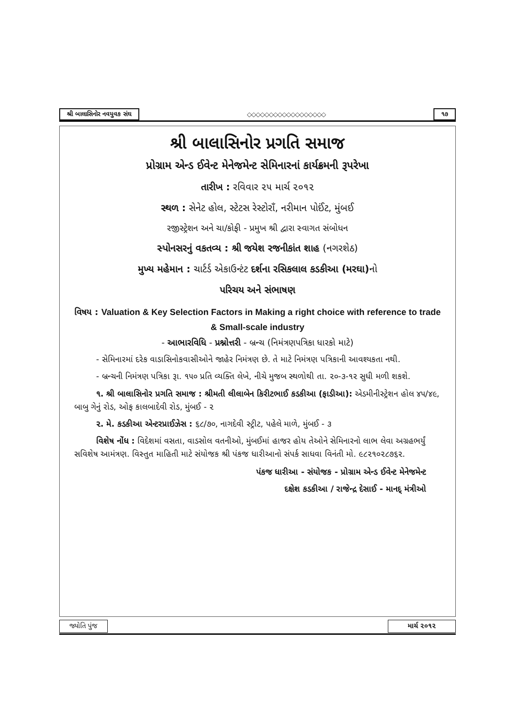શ્રી બાલાસિનોર નવયુવક સંઘ ◇◇◇◇◇◇◇◇◇◇◇◇◇◇◇◇◇◇ ૧૭
શ્રી બાલાસિનોર પ્રગતિ સમાજ
પ્રોગ્રામ એન્ડ ઈવેન્ટ મેનેજમેન્ટ સેમિનારનાં કાર્યક્રમની રૂપરેખા
તારીખ : રવિવાર ૨૫ માર્ચ ૨૦૧૨
સ્થળ : સેનેટ હોલ, સ્ટેટસ રેસ્ટોરાઁ, નરીમાન પોઈંટ, મુંબઈ
રજીસ્ટ્રેશન અને ચા/કોફી - પ્રમુખ શ્રી દ્વારા સ્વાગત સંબોધન
સ્પોનસરનું વકતવ્ય : શ્રી જયેશ રજનીકાંત શાહ (નગરશેઠ)
મુખ્ય મહેમાન : ચાર્ટર્ડ એકાઉન્ટંટ દર્શના રસિકલાલ કડકીઆ (મરઘા) નો
પરિચય અને સંભાષણ
વિષય : Valuation & Key Selection Factors in Making a right choice with reference to trade & Small-scale industry
- આભારવિધિ - પ્રશ્નોત્તરી - બ્રન્ચ (નિમંત્રણપત્રિકા ધારકો માટે)
- સેમિનારમાં દરેક વાડાસિનોકવાસીઓને જાહેર નિમંત્રણ છે. તે માટે નિમંત્રણ પત્રિકાની આવશ્યકતા નથી.
- બ્રન્ચની નિમંત્રણ પત્રિકા રૂા. ૧૫૦ પ્રતિ વ્યક્તિ લેખે, નીચે મુજબ સ્થળોથી તા. ૨૦-૩-૧૨ સુધી મળી શકશે.
૧. શ્રી બાલાસિનોર પ્રગતિ સમાજ : શ્રીમતી લીલાબેન કિરીટભાઈ કડકીઆ (ફાડીઆ): એડમીનીસ્ટ્રેશન હોલ ૪૫/૪૯, બાબુ ગેનું રોડ, ઓફ કાલબાદેવી રોડ, મુંબઈ - ૨
૨. મે. કડકીઆ એન્ટરપ્રાઈઝેસ : ૬૮/૭૦, નાગદેવી સ્ટ્રીટ, પહેલે માળે, મુંબઈ - ૩
વિશેષ નોંધ : વિદેશમાં વસતા, વાડસોલ વતનીઓ, મુંબઈમાં હાજર હોય તેઓને સેમિનારનો લાભ લેવા અગ્રહભર્યું સવિશેષ આમંત્રણ. વિસ્તુત માહિતી માટે સંયોજક શ્રી પંકજ ધારીઆનો સંપર્ક સાધવા વિનંતી મો. ૯૮૨૧૦૨૮૭૬૨.
પંકજ ધારીઆ - સંયોજક - પ્રોગ્રામ એન્ડ ઈવેન્ટ મેનેજમેન્ટ
દક્ષેશ કડકીઆ / રાજેન્દ્ર દેસાઈ - માનદ્ મંત્રીઓ
જ્યોતિ પુંજ માર્ચ ૨૦૧૨